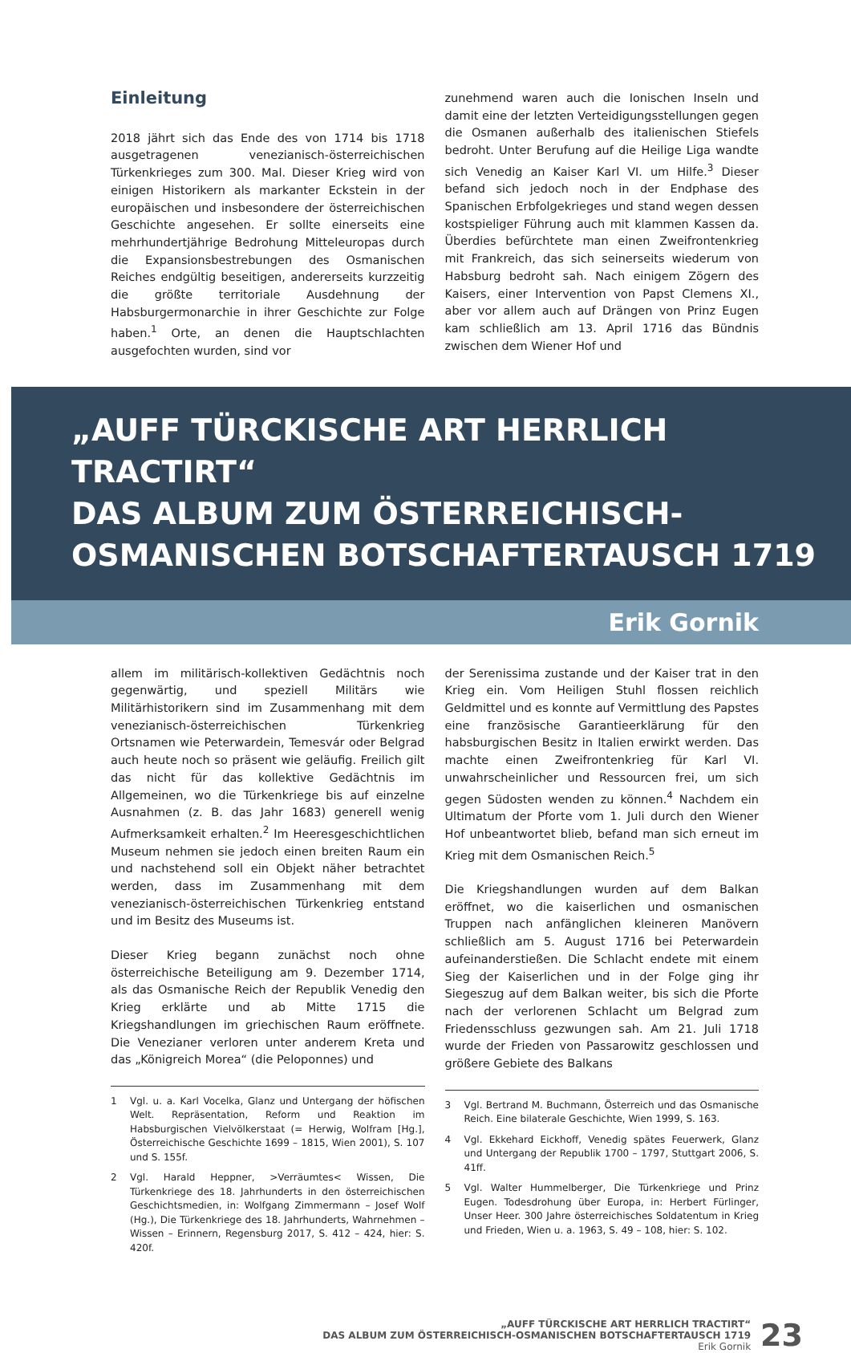Einleitung
2018 jährt sich das Ende des von 1714 bis 1718 ausgetragenen venezianisch-österreichischen Türkenkrieges zum 300. Mal. Dieser Krieg wird von einigen Historikern als markanter Eckstein in der europäischen und insbesondere der österreichischen Geschichte angesehen. Er sollte einerseits eine mehrhundertjährige Bedrohung Mitteleuropas durch die Expansionsbestrebungen des Osmanischen Reiches endgültig beseitigen, andererseits kurzzeitig die größte territoriale Ausdehnung der Habsburgermonarchie in ihrer Geschichte zur Folge haben.<sup>1</sup> Orte, an denen die Hauptschlachten ausgefochten wurden, sind vor
zunehmend waren auch die Ionischen Inseln und damit eine der letzten Verteidigungsstellungen gegen die Osmanen außerhalb des italienischen Stiefels bedroht. Unter Berufung auf die Heilige Liga wandte sich Venedig an Kaiser Karl VI. um Hilfe.<sup>3</sup> Dieser befand sich jedoch noch in der Endphase des Spanischen Erbfolgekrieges und stand wegen dessen kostspieliger Führung auch mit klammen Kassen da. Überdies befürchtete man einen Zweifrontenkrieg mit Frankreich, das sich seinerseits wiederum von Habsburg bedroht sah. Nach einigem Zögern des Kaisers, einer Intervention von Papst Clemens XI., aber vor allem auch auf Drängen von Prinz Eugen kam schließlich am 13. April 1716 das Bündnis zwischen dem Wiener Hof und
„AUFF TÜRCKISCHE ART HERRLICH TRACTIRT“
DAS ALBUM ZUM ÖSTERREICHISCH-
OSMANISCHEN BOTSCHAFTERTAUSCH 1719
Erik Gornik
allem im militärisch-kollektiven Gedächtnis noch gegenwärtig, und speziell Militärs wie Militärhistorikern sind im Zusammenhang mit dem venezianisch-österreichischen Türkenkrieg Ortsnamen wie Peterwardein, Temesvár oder Belgrad auch heute noch so präsent wie geläufig. Freilich gilt das nicht für das kollektive Gedächtnis im Allgemeinen, wo die Türkenkriege bis auf einzelne Ausnahmen (z. B. das Jahr 1683) generell wenig Aufmerksamkeit erhalten.<sup>2</sup> Im Heeresgeschichtlichen Museum nehmen sie jedoch einen breiten Raum ein und nachstehend soll ein Objekt näher betrachtet werden, dass im Zusammenhang mit dem venezianisch-österreichischen Türkenkrieg entstand und im Besitz des Museums ist.
Dieser Krieg begann zunächst noch ohne österreichische Beteiligung am 9. Dezember 1714, als das Osmanische Reich der Republik Venedig den Krieg erklärte und ab Mitte 1715 die Kriegshandlungen im griechischen Raum eröffnete. Die Venezianer verloren unter anderem Kreta und das „Königreich Morea“ (die Peloponnes) und
1 Vgl. u. a. Karl Vocelka, Glanz und Untergang der höfischen Welt. Repräsentation, Reform und Reaktion im Habsburgischen Vielvölkerstaat (= Herwig, Wolfram [Hg.], Österreichische Geschichte 1699 – 1815, Wien 2001), S. 107 und S. 155f.
2 Vgl. Harald Heppner, >Verräumtes< Wissen, Die Türkenkriege des 18. Jahrhunderts in den österreichischen Geschichtsmedien, in: Wolfgang Zimmermann – Josef Wolf (Hg.), Die Türkenkriege des 18. Jahrhunderts, Wahrnehmen – Wissen – Erinnern, Regensburg 2017, S. 412 – 424, hier: S. 420f.
der Serenissima zustande und der Kaiser trat in den Krieg ein. Vom Heiligen Stuhl flossen reichlich Geldmittel und es konnte auf Vermittlung des Papstes eine französische Garantieerklärung für den habsburgischen Besitz in Italien erwirkt werden. Das machte einen Zweifrontenkrieg für Karl VI. unwahrscheinlicher und Ressourcen frei, um sich gegen Südosten wenden zu können.<sup>4</sup> Nachdem ein Ultimatum der Pforte vom 1. Juli durch den Wiener Hof unbeantwortet blieb, befand man sich erneut im Krieg mit dem Osmanischen Reich.<sup>5</sup>
Die Kriegshandlungen wurden auf dem Balkan eröffnet, wo die kaiserlichen und osmanischen Truppen nach anfänglichen kleineren Manövern schließlich am 5. August 1716 bei Peterwardein aufeinanderstießen. Die Schlacht endete mit einem Sieg der Kaiserlichen und in der Folge ging ihr Siegeszug auf dem Balkan weiter, bis sich die Pforte nach der verlorenen Schlacht um Belgrad zum Friedensschluss gezwungen sah. Am 21. Juli 1718 wurde der Frieden von Passarowitz geschlossen und größere Gebiete des Balkans
3 Vgl. Bertrand M. Buchmann, Österreich und das Osmanische Reich. Eine bilaterale Geschichte, Wien 1999, S. 163.
4 Vgl. Ekkehard Eickhoff, Venedig spätes Feuerwerk, Glanz und Untergang der Republik 1700 – 1797, Stuttgart 2006, S. 41ff.
5 Vgl. Walter Hummelberger, Die Türkenkriege und Prinz Eugen. Todesdrohung über Europa, in: Herbert Fürlinger, Unser Heer. 300 Jahre österreichisches Soldatentum in Krieg und Frieden, Wien u. a. 1963, S. 49 – 108, hier: S. 102.
„AUFF TÜRCKISCHE ART HERRLICH TRACTIRT“
DAS ALBUM ZUM ÖSTERREICHISCH-OSMANISCHEN BOTSCHAFTERTAUSCH 1719
Erik Gornik
23